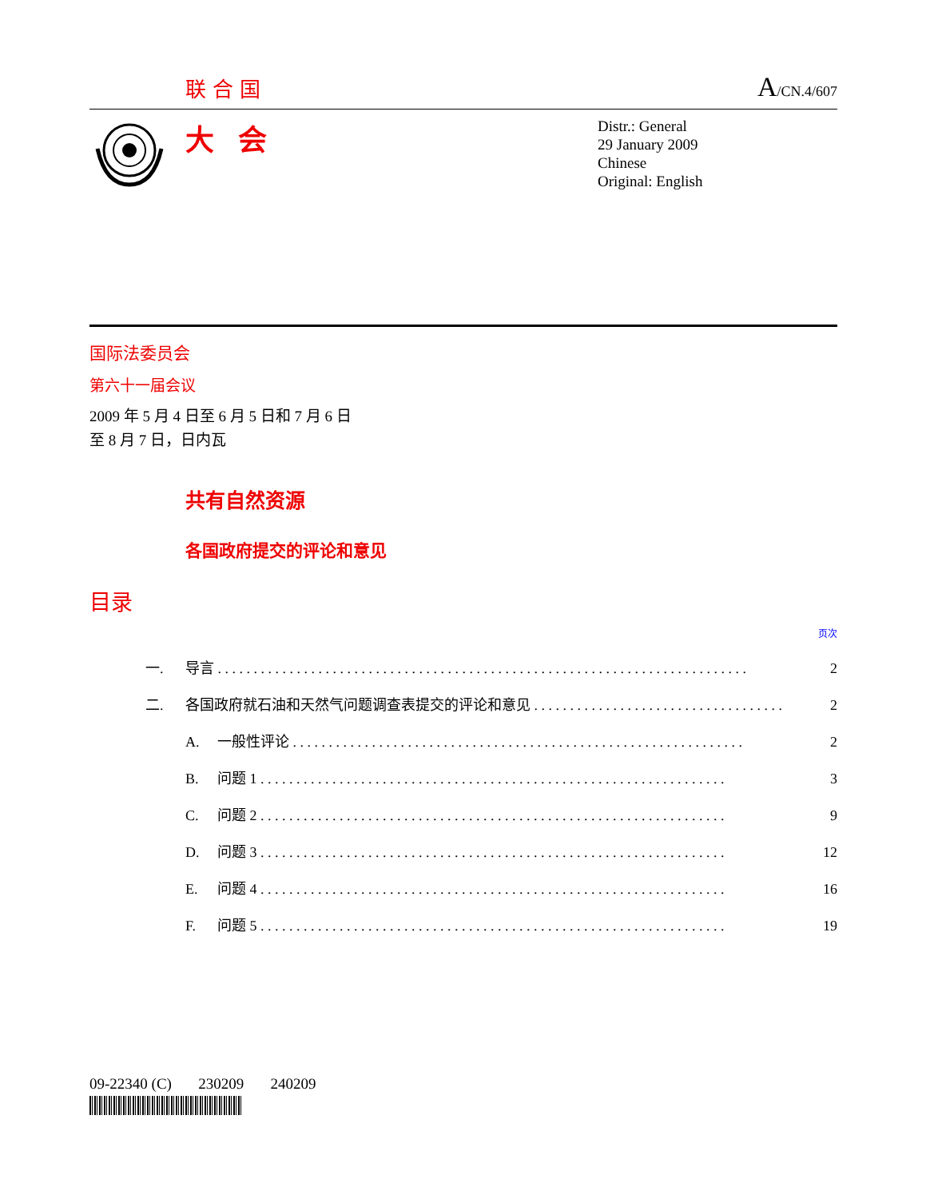联合国 A/CN.4/607
大会
Distr.: General
29 January 2009
Chinese
Original: English
国际法委员会
第六十一届会议
2009 年 5 月 4 日至 6 月 5 日和 7 月 6 日
至 8 月 7 日，日内瓦
共有自然资源
各国政府提交的评论和意见
目录
页次
| 一. | 导言 . . . . . . . . . . . . . . . . . . . . . . . . . . . . . . . . . . . . . . . . . . . . . . . . . . . . . . . . . . . . . . . . . . . . . . . . . . | | 2 |
| 二. | 各国政府就石油和天然气问题调查表提交的评论和意见 . . . . . . . . . . . . . . . . . . . . . . . . . . . . . . . . . . . | | 2 |
| | A. | 一般性评论 . . . . . . . . . . . . . . . . . . . . . . . . . . . . . . . . . . . . . . . . . . . . . . . . . . . . . . . . . . . . . . . | 2 |
| | B. | 问题 1 . . . . . . . . . . . . . . . . . . . . . . . . . . . . . . . . . . . . . . . . . . . . . . . . . . . . . . . . . . . . . . . . . | 3 |
| | C. | 问题 2 . . . . . . . . . . . . . . . . . . . . . . . . . . . . . . . . . . . . . . . . . . . . . . . . . . . . . . . . . . . . . . . . . | 9 |
| | D. | 问题 3 . . . . . . . . . . . . . . . . . . . . . . . . . . . . . . . . . . . . . . . . . . . . . . . . . . . . . . . . . . . . . . . . . | 12 |
| | E. | 问题 4 . . . . . . . . . . . . . . . . . . . . . . . . . . . . . . . . . . . . . . . . . . . . . . . . . . . . . . . . . . . . . . . . . | 16 |
| | F. | 问题 5 . . . . . . . . . . . . . . . . . . . . . . . . . . . . . . . . . . . . . . . . . . . . . . . . . . . . . . . . . . . . . . . . . | 19 |
09-22340 (C) 230209 240209